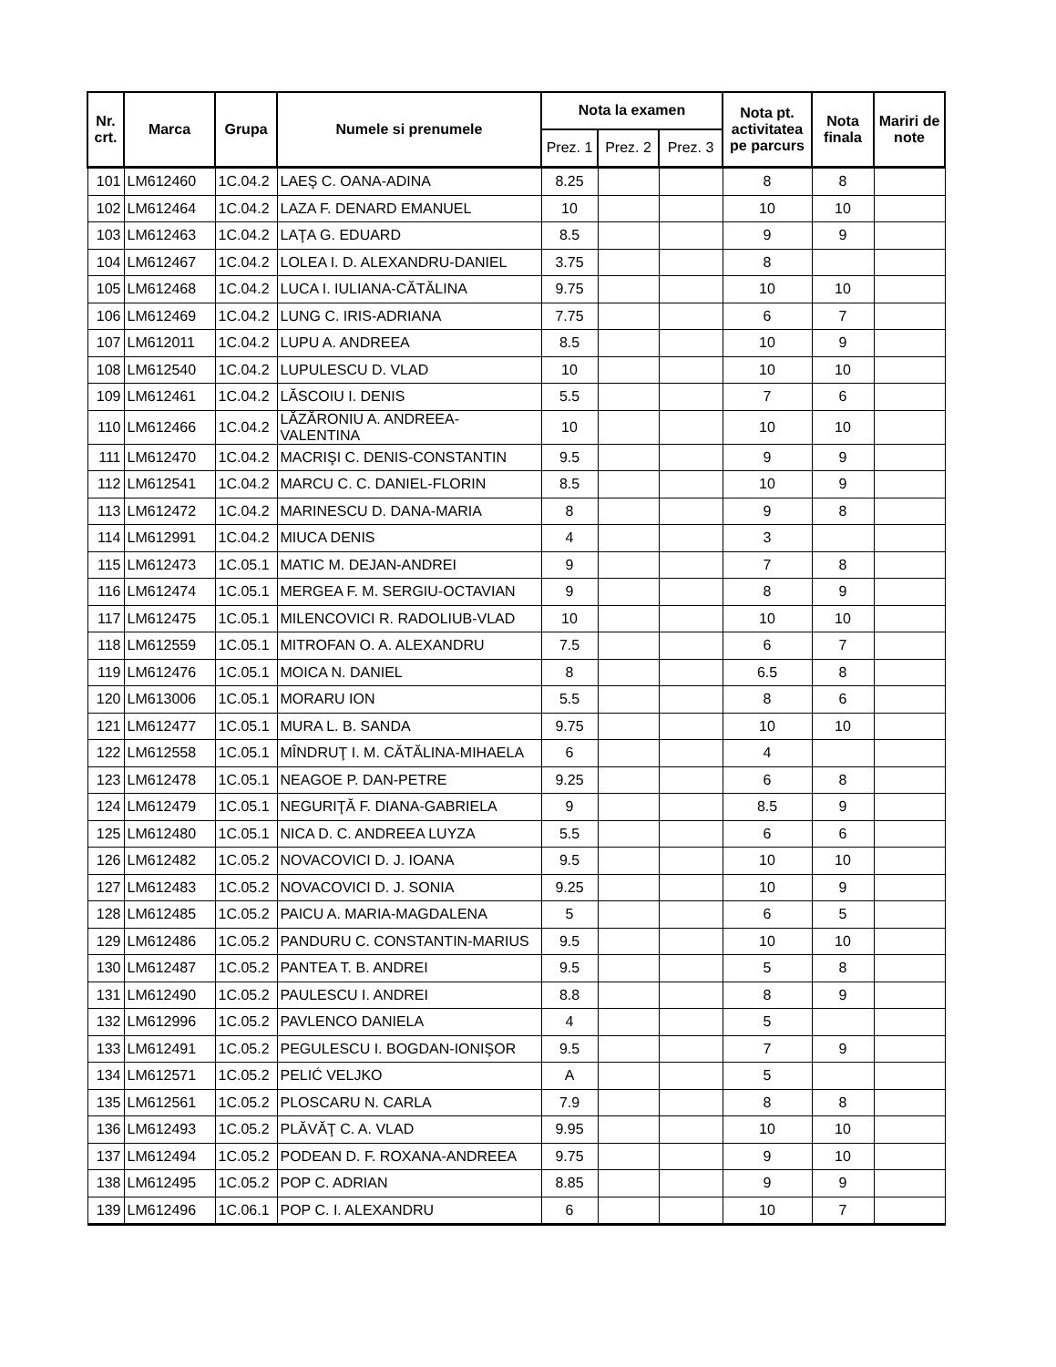| Nr. crt. | Marca | Grupa | Numele si prenumele | Nota la examen | | | Nota pt. activitatea pe parcurs | Nota finala | Mariri de note |
| --- | --- | --- | --- | --- | --- | --- | --- | --- | --- |
| | | | | Prez. 1 | Prez. 2 | Prez. 3 | | | |
| 101 | LM612460 | 1C.04.2 | LAEŞ C. OANA-ADINA | 8.25 | | | 8 | 8 | |
| 102 | LM612464 | 1C.04.2 | LAZA F. DENARD EMANUEL | 10 | | | 10 | 10 | |
| 103 | LM612463 | 1C.04.2 | LAŢA G. EDUARD | 8.5 | | | 9 | 9 | |
| 104 | LM612467 | 1C.04.2 | LOLEA I. D. ALEXANDRU-DANIEL | 3.75 | | | 8 | | |
| 105 | LM612468 | 1C.04.2 | LUCA I. IULIANA-CĂTĂLINA | 9.75 | | | 10 | 10 | |
| 106 | LM612469 | 1C.04.2 | LUNG C. IRIS-ADRIANA | 7.75 | | | 6 | 7 | |
| 107 | LM612011 | 1C.04.2 | LUPU A. ANDREEA | 8.5 | | | 10 | 9 | |
| 108 | LM612540 | 1C.04.2 | LUPULESCU D. VLAD | 10 | | | 10 | 10 | |
| 109 | LM612461 | 1C.04.2 | LĂSCOIU I. DENIS | 5.5 | | | 7 | 6 | |
| 110 | LM612466 | 1C.04.2 | LĂZĂRONIU A. ANDREEA-VALENTINA | 10 | | | 10 | 10 | |
| 111 | LM612470 | 1C.04.2 | MACRIŞI C. DENIS-CONSTANTIN | 9.5 | | | 9 | 9 | |
| 112 | LM612541 | 1C.04.2 | MARCU C. C. DANIEL-FLORIN | 8.5 | | | 10 | 9 | |
| 113 | LM612472 | 1C.04.2 | MARINESCU D. DANA-MARIA | 8 | | | 9 | 8 | |
| 114 | LM612991 | 1C.04.2 | MIUCA DENIS | 4 | | | 3 | | |
| 115 | LM612473 | 1C.05.1 | MATIC M. DEJAN-ANDREI | 9 | | | 7 | 8 | |
| 116 | LM612474 | 1C.05.1 | MERGEA F. M. SERGIU-OCTAVIAN | 9 | | | 8 | 9 | |
| 117 | LM612475 | 1C.05.1 | MILENCOVICI R. RADOLIUB-VLAD | 10 | | | 10 | 10 | |
| 118 | LM612559 | 1C.05.1 | MITROFAN O. A. ALEXANDRU | 7.5 | | | 6 | 7 | |
| 119 | LM612476 | 1C.05.1 | MOICA N. DANIEL | 8 | | | 6.5 | 8 | |
| 120 | LM613006 | 1C.05.1 | MORARU ION | 5.5 | | | 8 | 6 | |
| 121 | LM612477 | 1C.05.1 | MURA L. B. SANDA | 9.75 | | | 10 | 10 | |
| 122 | LM612558 | 1C.05.1 | MÎNDRUŢ I. M. CĂTĂLINA-MIHAELA | 6 | | | 4 | | |
| 123 | LM612478 | 1C.05.1 | NEAGOE P. DAN-PETRE | 9.25 | | | 6 | 8 | |
| 124 | LM612479 | 1C.05.1 | NEGURIŢĂ F. DIANA-GABRIELA | 9 | | | 8.5 | 9 | |
| 125 | LM612480 | 1C.05.1 | NICA D. C. ANDREEA LUYZA | 5.5 | | | 6 | 6 | |
| 126 | LM612482 | 1C.05.2 | NOVACOVICI D. J. IOANA | 9.5 | | | 10 | 10 | |
| 127 | LM612483 | 1C.05.2 | NOVACOVICI D. J. SONIA | 9.25 | | | 10 | 9 | |
| 128 | LM612485 | 1C.05.2 | PAICU A. MARIA-MAGDALENA | 5 | | | 6 | 5 | |
| 129 | LM612486 | 1C.05.2 | PANDURU C. CONSTANTIN-MARIUS | 9.5 | | | 10 | 10 | |
| 130 | LM612487 | 1C.05.2 | PANTEA T. B. ANDREI | 9.5 | | | 5 | 8 | |
| 131 | LM612490 | 1C.05.2 | PAULESCU I. ANDREI | 8.8 | | | 8 | 9 | |
| 132 | LM612996 | 1C.05.2 | PAVLENCO DANIELA | 4 | | | 5 | | |
| 133 | LM612491 | 1C.05.2 | PEGULESCU I. BOGDAN-IONIŞOR | 9.5 | | | 7 | 9 | |
| 134 | LM612571 | 1C.05.2 | PELIĆ VELJKO | A | | | 5 | | |
| 135 | LM612561 | 1C.05.2 | PLOSCARU N. CARLA | 7.9 | | | 8 | 8 | |
| 136 | LM612493 | 1C.05.2 | PLĂVĂŢ C. A. VLAD | 9.95 | | | 10 | 10 | |
| 137 | LM612494 | 1C.05.2 | PODEAN D. F. ROXANA-ANDREEA | 9.75 | | | 9 | 10 | |
| 138 | LM612495 | 1C.05.2 | POP C. ADRIAN | 8.85 | | | 9 | 9 | |
| 139 | LM612496 | 1C.06.1 | POP C. I. ALEXANDRU | 6 | | | 10 | 7 | |